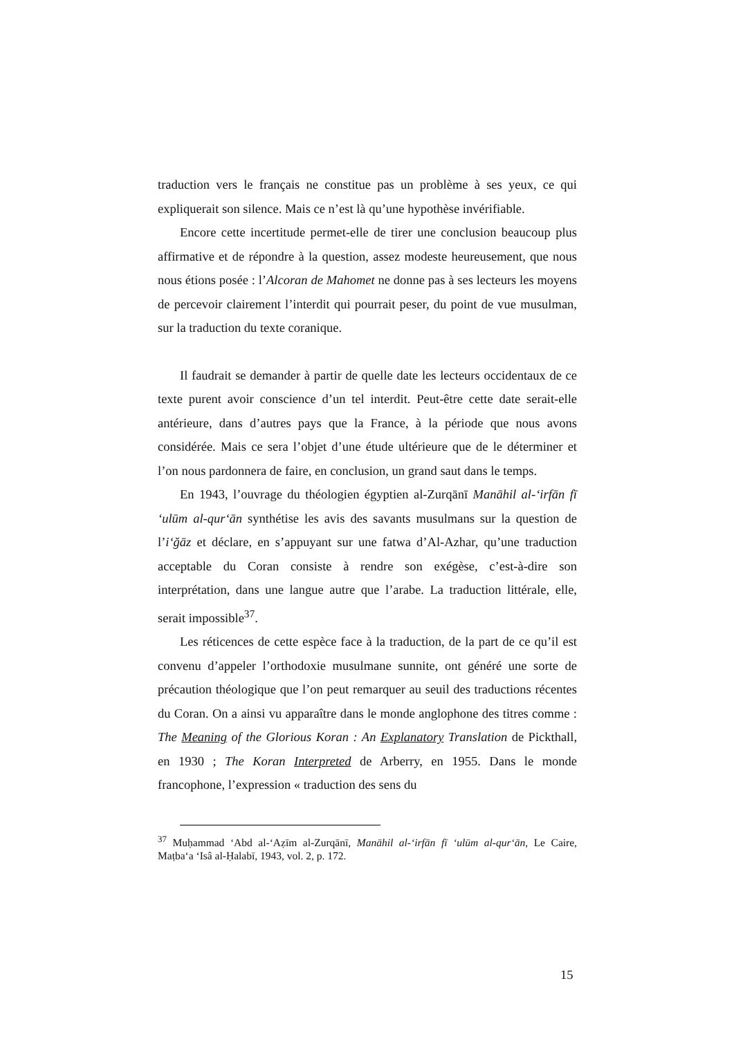traduction vers le français ne constitue pas un problème à ses yeux, ce qui expliquerait son silence. Mais ce n’est là qu’une hypothèse invérifiable.
Encore cette incertitude permet-elle de tirer une conclusion beaucoup plus affirmative et de répondre à la question, assez modeste heureusement, que nous nous étions posée : l’Alcoran de Mahomet ne donne pas à ses lecteurs les moyens de percevoir clairement l’interdit qui pourrait peser, du point de vue musulman, sur la traduction du texte coranique.
Il faudrait se demander à partir de quelle date les lecteurs occidentaux de ce texte purent avoir conscience d’un tel interdit. Peut-être cette date serait-elle antérieure, dans d’autres pays que la France, à la période que nous avons considérée. Mais ce sera l’objet d’une étude ultérieure que de le déterminer et l’on nous pardonnera de faire, en conclusion, un grand saut dans le temps.
En 1943, l’ouvrage du théologien égyptien al-Zurqānī Manāhil al-‘irfān fī ‘ulūm al-qur‘ān synthétise les avis des savants musulmans sur la question de l’i‘ğāz et déclare, en s’appuyant sur une fatwa d’Al-Azhar, qu’une traduction acceptable du Coran consiste à rendre son exégèse, c’est-à-dire son interprétation, dans une langue autre que l’arabe. La traduction littérale, elle, serait impossible<sup>37</sup>.
Les réticences de cette espèce face à la traduction, de la part de ce qu’il est convenu d’appeler l’orthodoxie musulmane sunnite, ont généré une sorte de précaution théologique que l’on peut remarquer au seuil des traductions récentes du Coran. On a ainsi vu apparaître dans le monde anglophone des titres comme : The Meaning of the Glorious Koran : An Explanatory Translation de Pickthall, en 1930 ; The Koran Interpreted de Arberry, en 1955. Dans le monde francophone, l’expression « traduction des sens du
<sup>37</sup> Muḥammad ‘Abd al-‘Aẓīm al-Zurqānī, Manāhil al-‘irfān fī ‘ulūm al-qur‘ān, Le Caire, Maṭba‘a ‘Isâ al-Ḥalabī, 1943, vol. 2, p. 172.
15